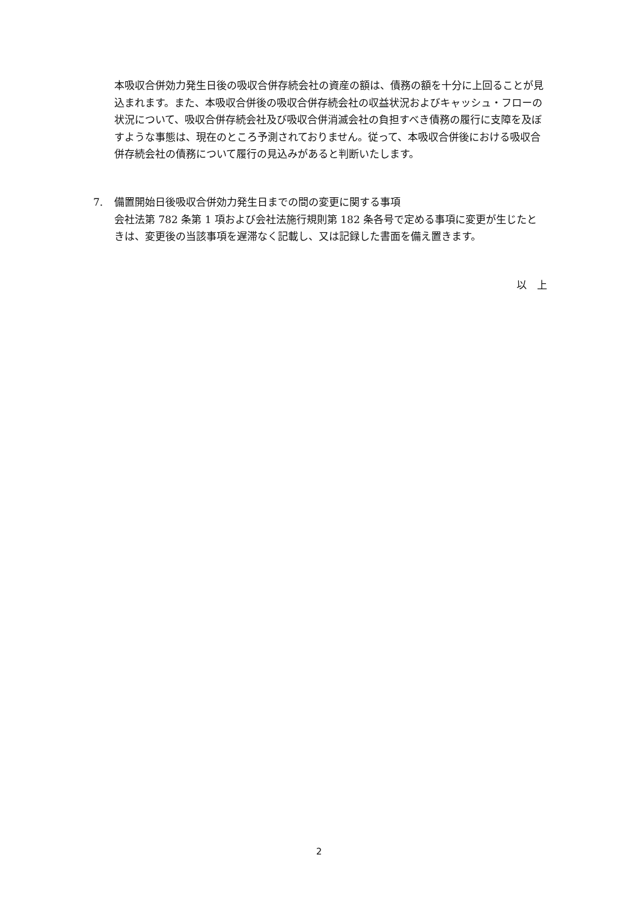本吸収合併効力発生日後の吸収合併存続会社の資産の額は、債務の額を十分に上回ることが見込まれます。また、本吸収合併後の吸収合併存続会社の収益状況およびキャッシュ・フローの状況について、吸収合併存続会社及び吸収合併消滅会社の負担すべき債務の履行に支障を及ぼすような事態は、現在のところ予測されておりません。従って、本吸収合併後における吸収合併存続会社の債務について履行の見込みがあると判断いたします。
7. 備置開始日後吸収合併効力発生日までの間の変更に関する事項
会社法第 782 条第 1 項および会社法施行規則第 182 条各号で定める事項に変更が生じたときは、変更後の当該事項を遅滞なく記載し、又は記録した書面を備え置きます。
以　上
2